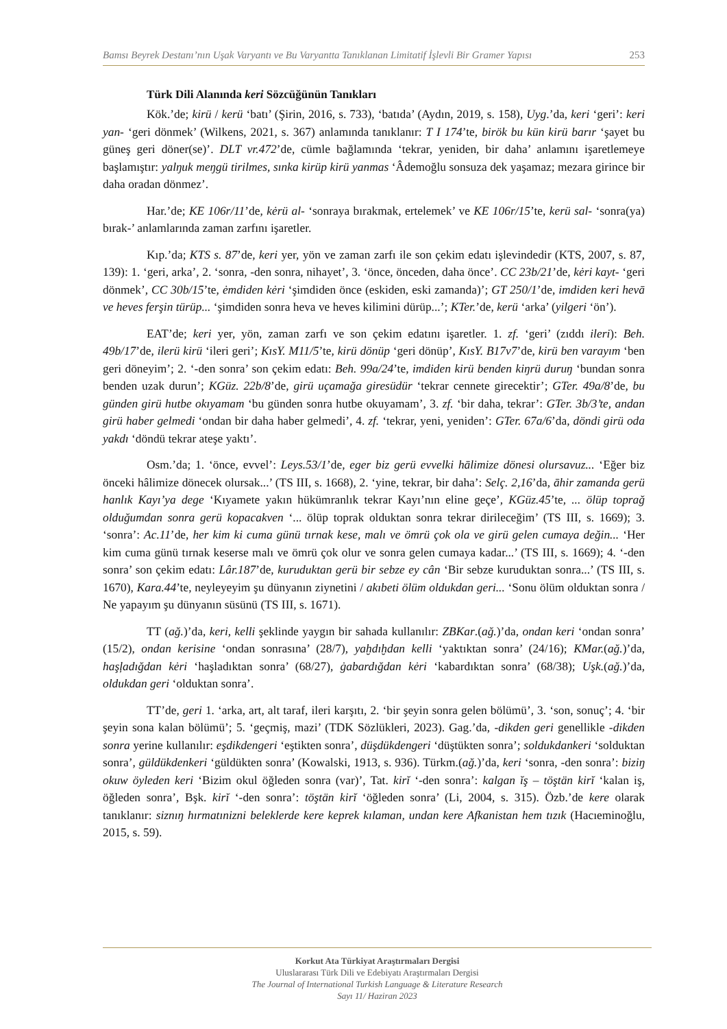Bamsı Beyrek Destanı’nın Uşak Varyantı ve Bu Varyantta Tanıklanan Limitatif İşlevli Bir Gramer Yapısı 253
Türk Dili Alanında keri Sözcüğünün Tanıkları
Kök.’de; kirü / kerü ‘batı’ (Şirin, 2016, s. 733), ‘batıda’ (Aydın, 2019, s. 158), Uyg.’da, keri ‘geri’: keri yan- ‘geri dönmek’ (Wilkens, 2021, s. 367) anlamında tanıklanır: T I 174’te, birök bu kün kirü barır ‘şayet bu güneş geri döner(se)’. DLT vr.472’de, cümle bağlamında ‘tekrar, yeniden, bir daha’ anlamını işaretlemeye başlamıştır: yalŋuk meŋgü tirilmes, sınka kirüp kirü yanmas ‘Âdemoğlu sonsuza dek yaşamaz; mezara girince bir daha oradan dönmez’.
Har.’de; KE 106r/11’de, kėrü al- ‘sonraya bırakmak, ertelemek’ ve KE 106r/15’te, kerü sal- ‘sonra(ya) bırak-’ anlamlarında zaman zarfını işaretler.
Kıp.’da; KTS s. 87’de, keri yer, yön ve zaman zarfı ile son çekim edatı işlevindedir (KTS, 2007, s. 87, 139): 1. ‘geri, arka’, 2. ‘sonra, -den sonra, nihayet’, 3. ‘önce, önceden, daha önce’. CC 23b/21’de, kėri kayt- ‘geri dönmek’, CC 30b/15’te, ėmdiden kėri ‘şimdiden önce (eskiden, eski zamanda)’; GT 250/1’de, imdiden keri hevā ve heves ferşin türüp... ‘şimdiden sonra heva ve heves kilimini dürüp...’; KTer.’de, kerü ‘arka’ (yilgeri ‘ön’).
EAT’de; keri yer, yön, zaman zarfı ve son çekim edatını işaretler. 1. zf. ‘geri’ (zıddı ileri): Beh. 49b/17’de, ilerü kirü ‘ileri geri’; KısY. M11/5’te, kirü dönüp ‘geri dönüp’, KısY. B17v7’de, kirü ben varayım ‘ben geri döneyim’; 2. ‘-den sonra’ son çekim edatı: Beh. 99a/24’te, imdiden kirü benden kiŋrü duruŋ ‘bundan sonra benden uzak durun’; KGüz. 22b/8’de, girü uçamağa giresüdür ‘tekrar cennete girecektir’; GTer. 49a/8’de, bu günden girü hutbe okıyamam ‘bu günden sonra hutbe okuyamam’, 3. zf. ‘bir daha, tekrar’: GTer. 3b/3’te, andan girü haber gelmedi ‘ondan bir daha haber gelmedi’, 4. zf. ‘tekrar, yeni, yeniden’: GTer. 67a/6’da, döndi girü oda yakdı ‘döndü tekrar ateşe yaktı’.
Osm.’da; 1. ‘önce, evvel’: Leys.53/1’de, eger biz gerü evvelki hālimize dönesi olursavuz... ‘Eğer biz önceki hâlimize dönecek olursak...’ (TS III, s. 1668), 2. ‘yine, tekrar, bir daha’: Selç. 2,16’da, āhir zamanda gerü hanlık Kayı’ya dege ‘Kıyamete yakın hükümranlık tekrar Kayı’nın eline geçe’, KGüz.45’te, ... ölüp toprağ olduğumdan sonra gerü kopacakven ‘... ölüp toprak olduktan sonra tekrar dirileceğim’ (TS III, s. 1669); 3. ‘sonra’: Ac.11’de, her kim ki cuma günü tırnak kese, malı ve ömrü çok ola ve girü gelen cumaya değin... ‘Her kim cuma günü tırnak keserse malı ve ömrü çok olur ve sonra gelen cumaya kadar...’ (TS III, s. 1669); 4. ‘-den sonra’ son çekim edatı: Lâr.187’de, kuruduktan gerü bir sebze ey cân ‘Bir sebze kuruduktan sonra...’ (TS III, s. 1670), Kara.44’te, neyleyeyim şu dünyanın ziynetini / akıbeti ölüm oldukdan geri... ‘Sonu ölüm olduktan sonra / Ne yapayım şu dünyanın süsünü (TS III, s. 1671).
TT (ağ.)’da, keri, kelli şeklinde yaygın bir sahada kullanılır: ZBKar.(ağ.)’da, ondan keri ‘ondan sonra’ (15/2), ondan kerisine ‘ondan sonrasına’ (28/7), yaḫdıḫdan kelli ‘yaktıktan sonra’ (24/16); KMar.(ağ.)’da, haşļadığdan kėri ‘haşladıktan sonra’ (68/27), ġabardığdan kėri ‘kabardıktan sonra’ (68/38); Uşk.(ağ.)’da, oldukdan geri ‘olduktan sonra’.
TT’de, geri 1. ‘arka, art, alt taraf, ileri karşıtı, 2. ‘bir şeyin sonra gelen bölümü’, 3. ‘son, sonuç’; 4. ‘bir şeyin sona kalan bölümü’; 5. ‘geçmiş, mazi’ (TDK Sözlükleri, 2023). Gag.’da, -dikden geri genellikle -dikden sonra yerine kullanılır: eşdikdengeri ‘eştikten sonra’, düşdükdengeri ‘düştükten sonra’; soldukdankeri ‘solduktan sonra’, güldükdenkeri ‘güldükten sonra’ (Kowalski, 1913, s. 936). Türkm.(ağ.)’da, keri ‘sonra, -den sonra’: biziŋ okuw öyleden keri ‘Bizim okul öğleden sonra (var)’, Tat. kirĭ ‘-den sonra’: kalgan ĭş – töştän kirĭ ‘kalan iş, öğleden sonra’, Bşk. kirĭ ‘-den sonra’: töştän kirĭ ‘öğleden sonra’ (Li, 2004, s. 315). Özb.’de kere olarak tanıklanır: siznıŋ hırmatınizni beleklerde kere keprek kılaman, undan kere Afkanistan hem tızık (Hacıeminoğlu, 2015, s. 59).
Korkut Ata Türkiyat Araştırmaları Dergisi
Uluslararası Türk Dili ve Edebiyatı Araştırmaları Dergisi
The Journal of International Turkish Language & Literature Research
Sayı 11/ Haziran 2023